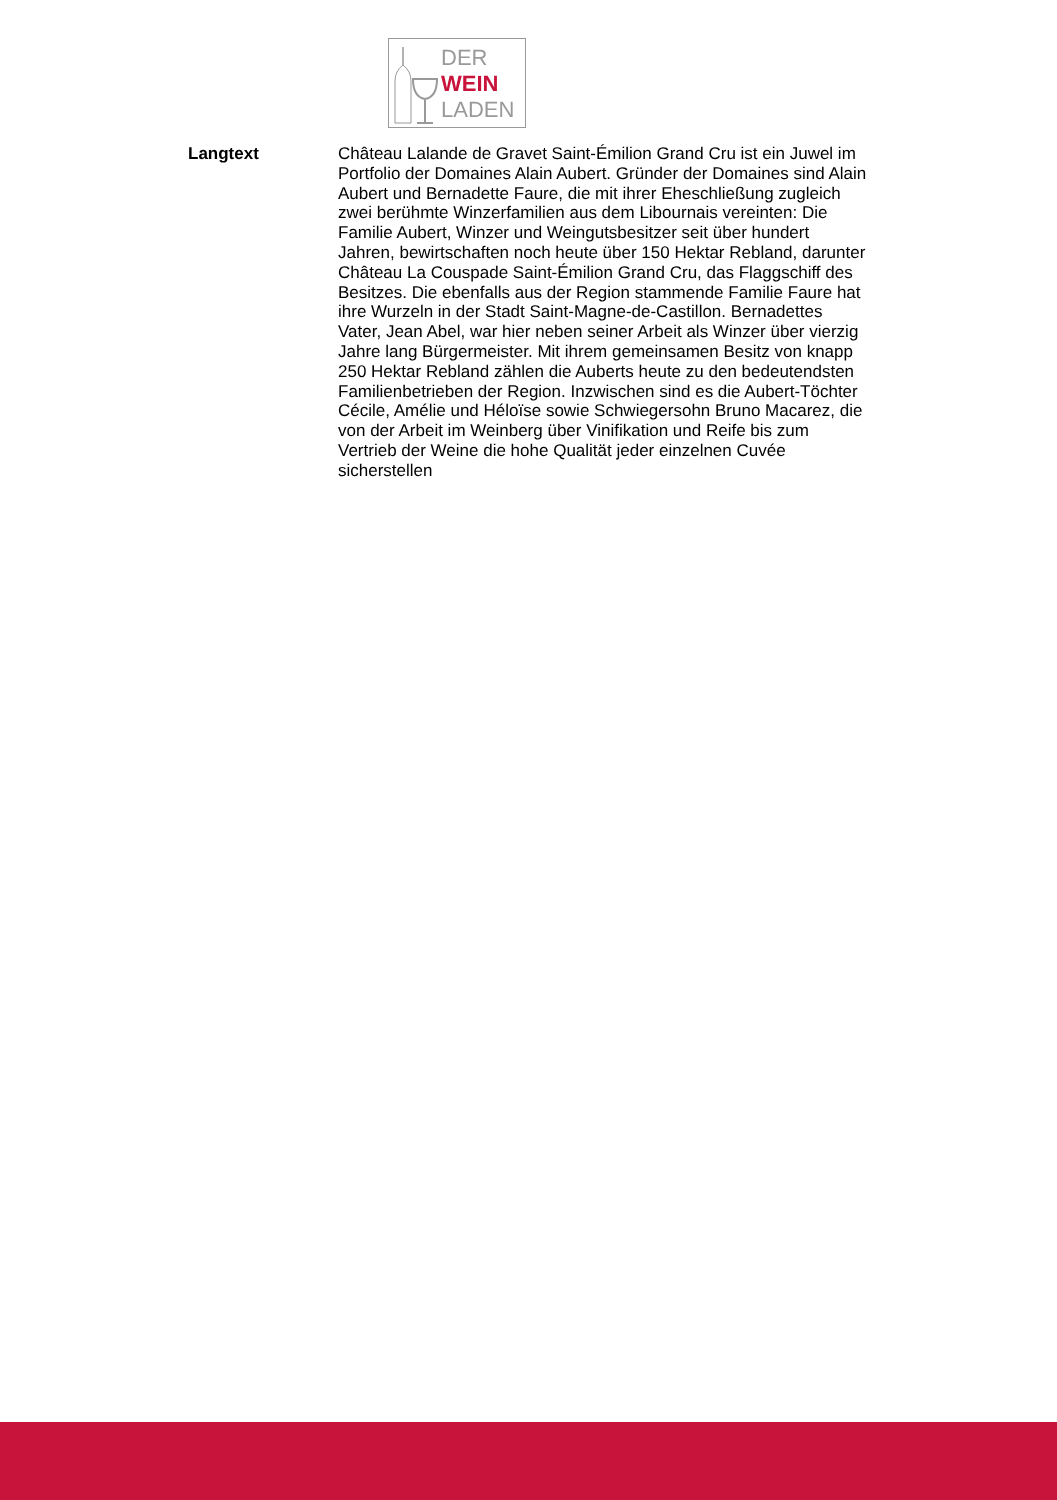DER
WEIN
LADEN
Langtext
Château Lalande de Gravet Saint-Émilion Grand Cru ist ein Juwel im Portfolio der Domaines Alain Aubert. Gründer der Domaines sind Alain Aubert und Bernadette Faure, die mit ihrer Eheschließung zugleich zwei berühmte Winzerfamilien aus dem Libournais vereinten: Die Familie Aubert, Winzer und Weingutsbesitzer seit über hundert Jahren, bewirtschaften noch heute über 150 Hektar Rebland, darunter Château La Couspade Saint-Émilion Grand Cru, das Flaggschiff des Besitzes. Die ebenfalls aus der Region stammende Familie Faure hat ihre Wurzeln in der Stadt Saint-Magne-de-Castillon. Bernadettes Vater, Jean Abel, war hier neben seiner Arbeit als Winzer über vierzig Jahre lang Bürgermeister. Mit ihrem gemeinsamen Besitz von knapp 250 Hektar Rebland zählen die Auberts heute zu den bedeutendsten Familienbetrieben der Region. Inzwischen sind es die Aubert-Töchter Cécile, Amélie und Héloïse sowie Schwiegersohn Bruno Macarez, die von der Arbeit im Weinberg über Vinifikation und Reife bis zum Vertrieb der Weine die hohe Qualität jeder einzelnen Cuvée sicherstellen